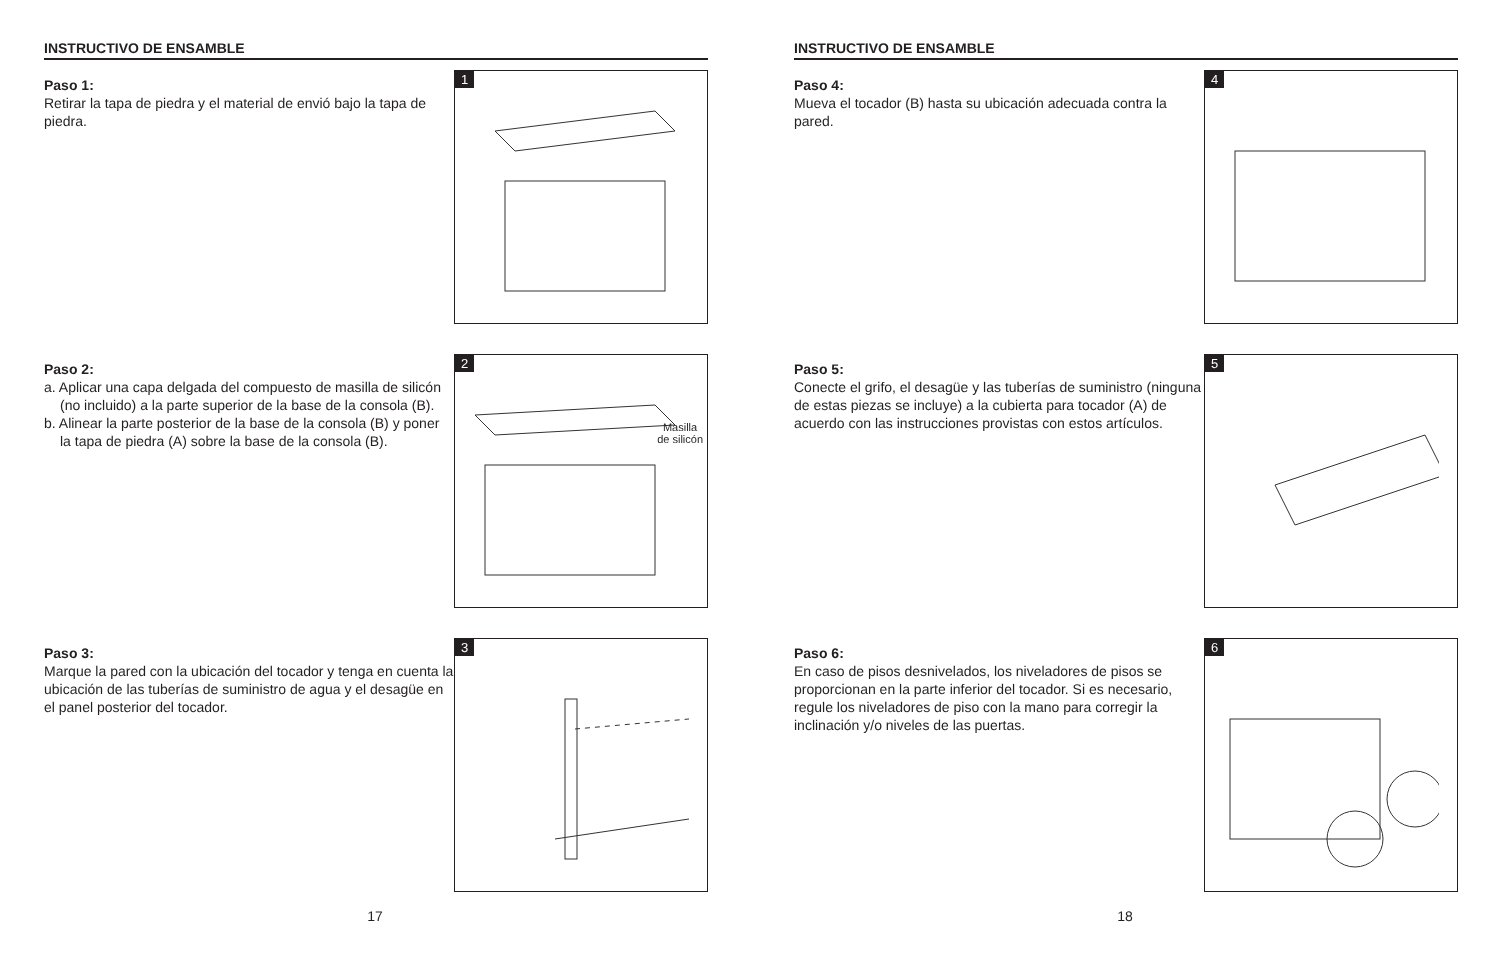INSTRUCTIVO DE ENSAMBLE
Paso 1:
Retirar la tapa de piedra y el material de envió bajo la tapa de piedra.
1
Paso 2:
a. Aplicar una capa delgada del compuesto de masilla de silicón (no incluido) a la parte superior de la base de la consola (B).
b. Alinear la parte posterior de la base de la consola (B) y poner la tapa de piedra (A) sobre la base de la consola (B).
2
Masilla
de silicón
Paso 3:
Marque la pared con la ubicación del tocador y tenga en cuenta la ubicación de las tuberías de suministro de agua y el desagüe en el panel posterior del tocador.
3
17
INSTRUCTIVO DE ENSAMBLE
Paso 4:
Mueva el tocador (B) hasta su ubicación adecuada contra la pared.
4
Paso 5:
Conecte el grifo, el desagüe y las tuberías de suministro (ninguna de estas piezas se incluye) a la cubierta para tocador (A) de acuerdo con las instrucciones provistas con estos artículos.
5
Paso 6:
En caso de pisos desnivelados, los niveladores de pisos se proporcionan en la parte inferior del tocador. Si es necesario, regule los niveladores de piso con la mano para corregir la inclinación y/o niveles de las puertas.
6
18